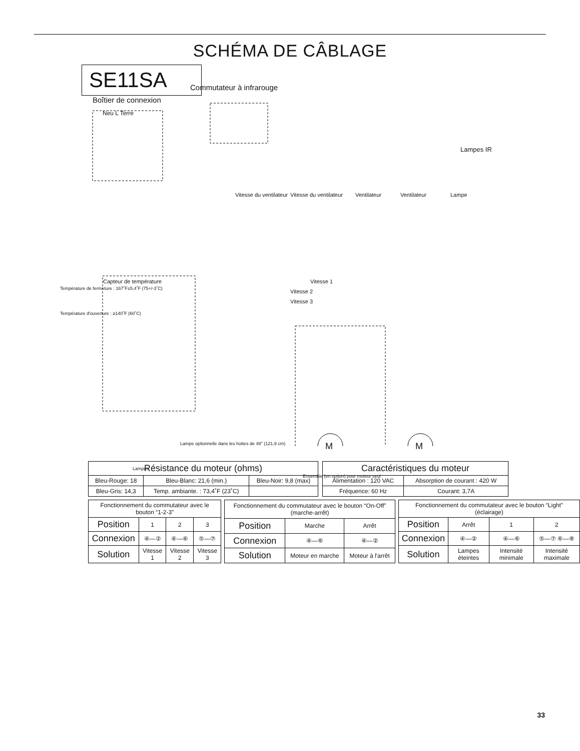SCHÉMA DE CÂBLAGE
SE11SA
Boîtier de connexion
Neu L Terre
Commutateur à infrarouge
Lampes IR
Capteur de température
Température de fermeture : 167˚F±5,4˚F (75+/-3˚C)
Température d'ouverture : ≥140˚F (60˚C)
Vitesse du ventilateur Vitesse du ventilateur Ventilateur Ventilateur Lampe
Vitesse 1
Vitesse 2
Vitesse 3
Lampe optionnelle dans les hottes de 48" (121,9 cm)
Lampes
Ensemble (en option) pour moteur seul
M M
| Résistance du moteur (ohms) | | |
| --- | --- | --- |
| Bleu-Rouge: 18 | Bleu-Blanc: 21,6 (min.) | Bleu-Noir: 9,8 (max) |
| Bleu-Gris: 14,3 | Temp. ambiante. : 73,4˚F (23˚C) | |
| Caractéristiques du moteur | |
| --- | --- |
| Alimentation : 120 VAC | Absorption de courant : 420 W |
| Fréquence: 60 Hz | Courant: 3,7A |
| Fonctionnement du commutateur avec le bouton “1-2-3” | | | |
| --- | --- | --- | --- |
| Position | 1 | 2 | 3 |
| Connexion | ④—② | ④—⑥ | ⑤—⑦ |
| Solution | Vitesse 1 | Vitesse 2 | Vitesse 3 |
| Fonctionnement du commutateur avec le bouton “On-Off” (marche-arrêt) | | |
| --- | --- | --- |
| Position | Marche | Arrêt |
| Connexion | ④—⑥ | ④—② |
| Solution | Moteur en marche | Moteur à l'arrêt |
| Fonctionnement du commutateur avec le bouton “Light” (éclairage) | | | |
| --- | --- | --- | --- |
| Position | Arrêt | 1 | 2 |
| Connexion | ④—② | ④—⑥ | ⑤—⑦ ⑥—⑧ |
| Solution | Lampes éteintes | Intensité minimale | Intensité maximale |
33